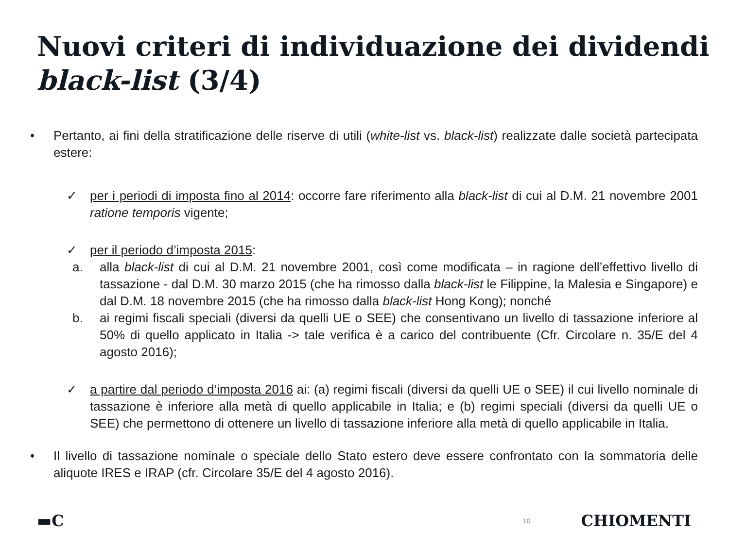Nuovi criteri di individuazione dei dividendi black-list (3/4)
• Pertanto, ai fini della stratificazione delle riserve di utili (white-list vs. black-list) realizzate dalle società partecipata estere:
✓ per i periodi di imposta fino al 2014: occorre fare riferimento alla black-list di cui al D.M. 21 novembre 2001 ratione temporis vigente;
✓ per il periodo d’imposta 2015:
a. alla black-list di cui al D.M. 21 novembre 2001, così come modificata – in ragione dell’effettivo livello di tassazione - dal D.M. 30 marzo 2015 (che ha rimosso dalla black-list le Filippine, la Malesia e Singapore) e dal D.M. 18 novembre 2015 (che ha rimosso dalla black-list Hong Kong); nonché
b. ai regimi fiscali speciali (diversi da quelli UE o SEE) che consentivano un livello di tassazione inferiore al 50% di quello applicato in Italia -> tale verifica è a carico del contribuente (Cfr. Circolare n. 35/E del 4 agosto 2016);
✓ a partire dal periodo d’imposta 2016 ai: (a) regimi fiscali (diversi da quelli UE o SEE) il cui livello nominale di tassazione è inferiore alla metà di quello applicabile in Italia; e (b) regimi speciali (diversi da quelli UE o SEE) che permettono di ottenere un livello di tassazione inferiore alla metà di quello applicabile in Italia.
• Il livello di tassazione nominale o speciale dello Stato estero deve essere confrontato con la sommatoria delle aliquote IRES e IRAP (cfr. Circolare 35/E del 4 agosto 2016).
▬C 10 CHIOMENTI